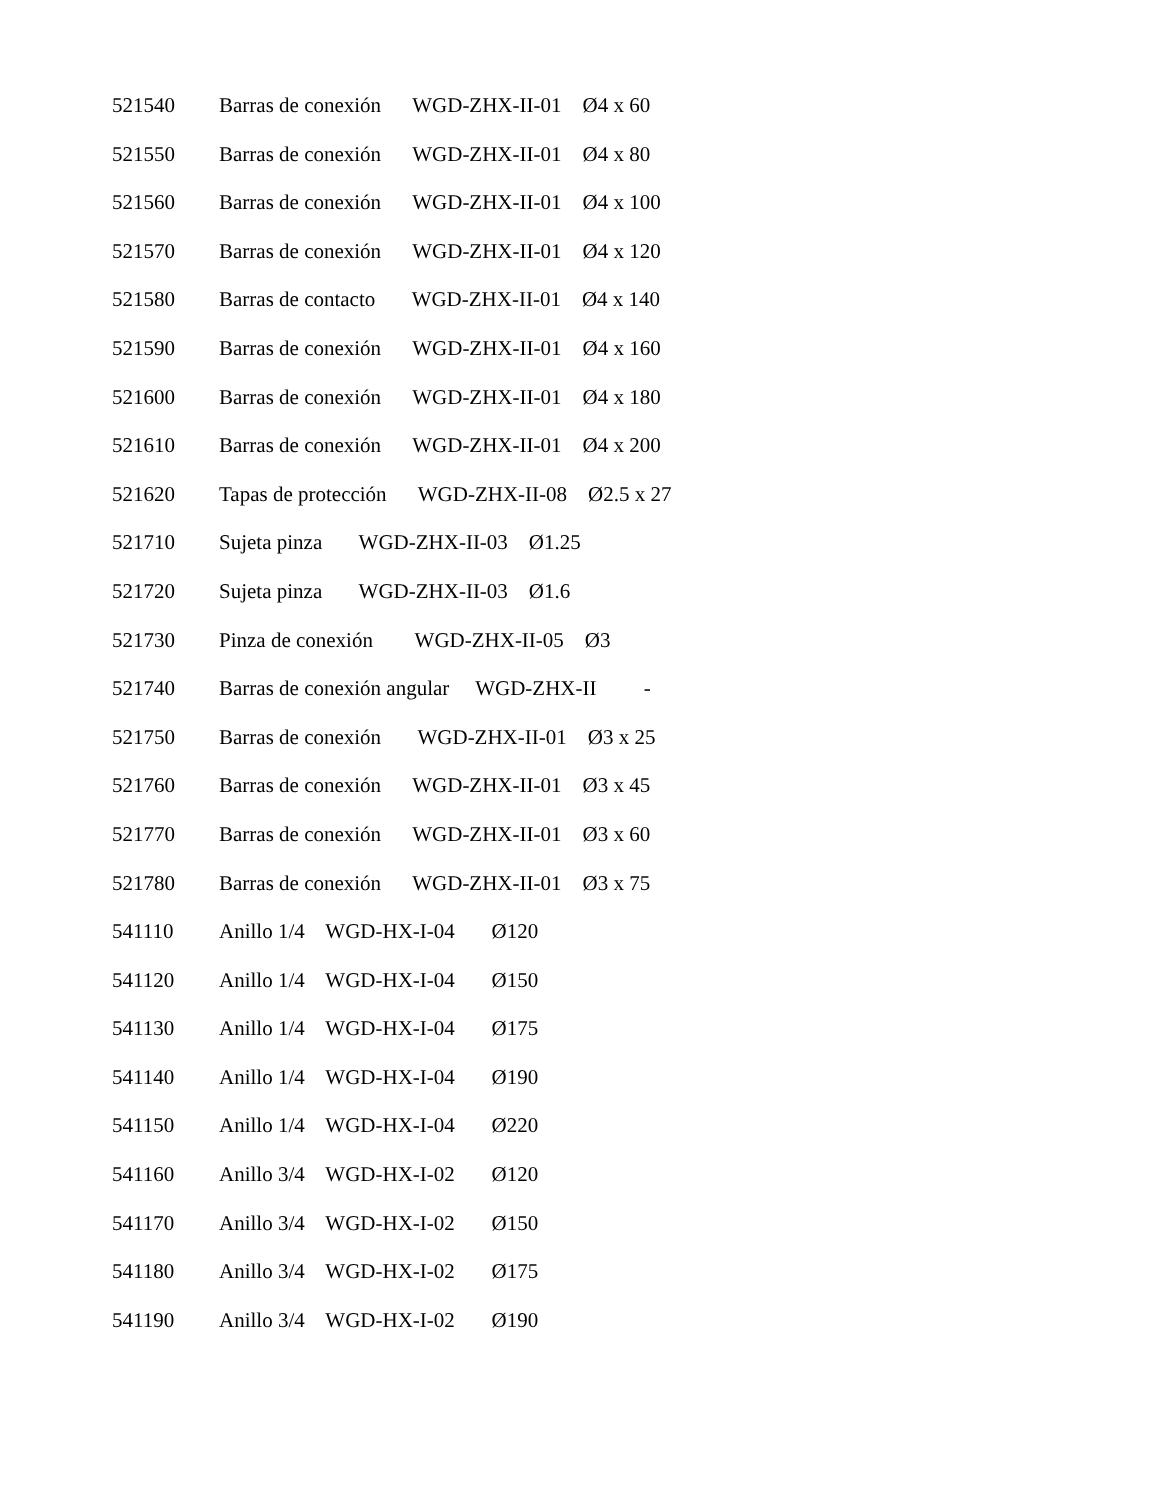521540 Barras de conexión WGD-ZHX-II-01 Ø4 x 60
521550 Barras de conexión WGD-ZHX-II-01 Ø4 x 80
521560 Barras de conexión WGD-ZHX-II-01 Ø4 x 100
521570 Barras de conexión WGD-ZHX-II-01 Ø4 x 120
521580 Barras de contacto WGD-ZHX-II-01 Ø4 x 140
521590 Barras de conexión WGD-ZHX-II-01 Ø4 x 160
521600 Barras de conexión WGD-ZHX-II-01 Ø4 x 180
521610 Barras de conexión WGD-ZHX-II-01 Ø4 x 200
521620 Tapas de protección WGD-ZHX-II-08 Ø2.5 x 27
521710 Sujeta pinza WGD-ZHX-II-03 Ø1.25
521720 Sujeta pinza WGD-ZHX-II-03 Ø1.6
521730 Pinza de conexión WGD-ZHX-II-05 Ø3
521740 Barras de conexión angular WGD-ZHX-II -
521750 Barras de conexión WGD-ZHX-II-01 Ø3 x 25
521760 Barras de conexión WGD-ZHX-II-01 Ø3 x 45
521770 Barras de conexión WGD-ZHX-II-01 Ø3 x 60
521780 Barras de conexión WGD-ZHX-II-01 Ø3 x 75
541110 Anillo 1/4 WGD-HX-I-04 Ø120
541120 Anillo 1/4 WGD-HX-I-04 Ø150
541130 Anillo 1/4 WGD-HX-I-04 Ø175
541140 Anillo 1/4 WGD-HX-I-04 Ø190
541150 Anillo 1/4 WGD-HX-I-04 Ø220
541160 Anillo 3/4 WGD-HX-I-02 Ø120
541170 Anillo 3/4 WGD-HX-I-02 Ø150
541180 Anillo 3/4 WGD-HX-I-02 Ø175
541190 Anillo 3/4 WGD-HX-I-02 Ø190